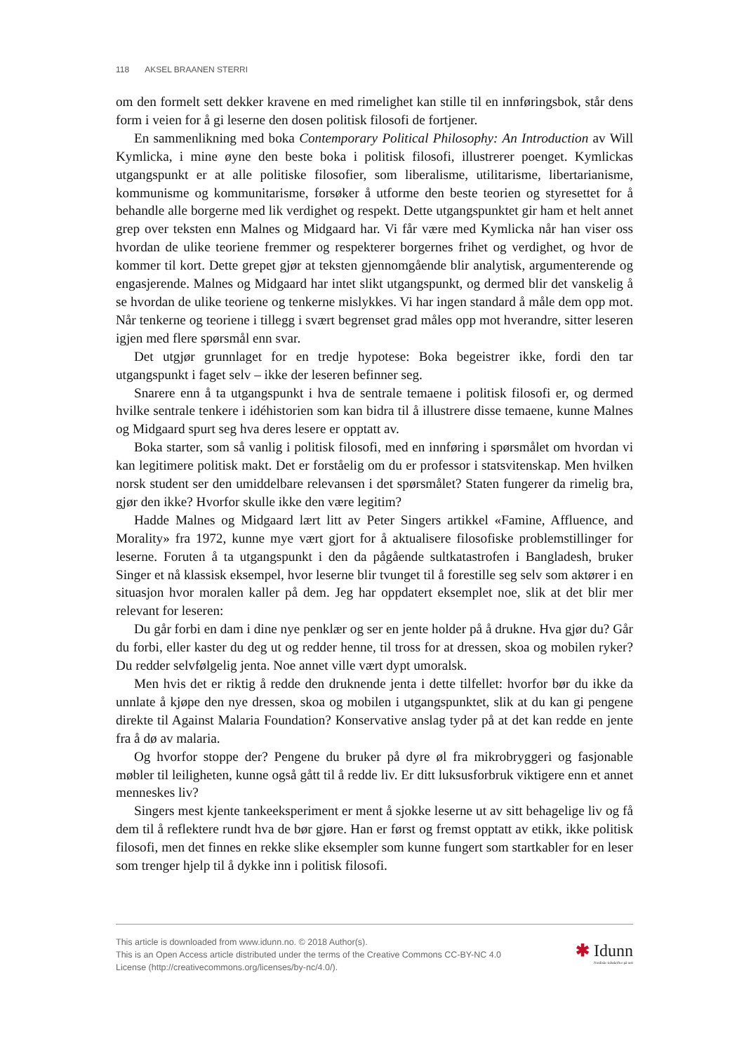118 AKSEL BRAANEN STERRI
om den formelt sett dekker kravene en med rimelighet kan stille til en innføringsbok, står dens form i veien for å gi leserne den dosen politisk filosofi de fortjener.
En sammenlikning med boka Contemporary Political Philosophy: An Introduction av Will Kymlicka, i mine øyne den beste boka i politisk filosofi, illustrerer poenget. Kymlickas utgangspunkt er at alle politiske filosofier, som liberalisme, utilitarisme, libertarianisme, kommunisme og kommunitarisme, forsøker å utforme den beste teorien og styresettet for å behandle alle borgerne med lik verdighet og respekt. Dette utgangspunktet gir ham et helt annet grep over teksten enn Malnes og Midgaard har. Vi får være med Kymlicka når han viser oss hvordan de ulike teoriene fremmer og respekterer borgernes frihet og verdighet, og hvor de kommer til kort. Dette grepet gjør at teksten gjennomgående blir analytisk, argumenterende og engasjerende. Malnes og Midgaard har intet slikt utgangspunkt, og dermed blir det vanskelig å se hvordan de ulike teoriene og tenkerne mislykkes. Vi har ingen standard å måle dem opp mot. Når tenkerne og teoriene i tillegg i svært begrenset grad måles opp mot hverandre, sitter leseren igjen med flere spørsmål enn svar.
Det utgjør grunnlaget for en tredje hypotese: Boka begeistrer ikke, fordi den tar utgangspunkt i faget selv – ikke der leseren befinner seg.
Snarere enn å ta utgangspunkt i hva de sentrale temaene i politisk filosofi er, og dermed hvilke sentrale tenkere i idéhistorien som kan bidra til å illustrere disse temaene, kunne Malnes og Midgaard spurt seg hva deres lesere er opptatt av.
Boka starter, som så vanlig i politisk filosofi, med en innføring i spørsmålet om hvordan vi kan legitimere politisk makt. Det er forståelig om du er professor i statsvitenskap. Men hvilken norsk student ser den umiddelbare relevansen i det spørsmålet? Staten fungerer da rimelig bra, gjør den ikke? Hvorfor skulle ikke den være legitim?
Hadde Malnes og Midgaard lært litt av Peter Singers artikkel «Famine, Affluence, and Morality» fra 1972, kunne mye vært gjort for å aktualisere filosofiske problemstillinger for leserne. Foruten å ta utgangspunkt i den da pågående sultkatastrofen i Bangladesh, bruker Singer et nå klassisk eksempel, hvor leserne blir tvunget til å forestille seg selv som aktører i en situasjon hvor moralen kaller på dem. Jeg har oppdatert eksemplet noe, slik at det blir mer relevant for leseren:
Du går forbi en dam i dine nye penklær og ser en jente holder på å drukne. Hva gjør du? Går du forbi, eller kaster du deg ut og redder henne, til tross for at dressen, skoa og mobilen ryker? Du redder selvfølgelig jenta. Noe annet ville vært dypt umoralsk.
Men hvis det er riktig å redde den druknende jenta i dette tilfellet: hvorfor bør du ikke da unnlate å kjøpe den nye dressen, skoa og mobilen i utgangspunktet, slik at du kan gi pengene direkte til Against Malaria Foundation? Konservative anslag tyder på at det kan redde en jente fra å dø av malaria.
Og hvorfor stoppe der? Pengene du bruker på dyre øl fra mikrobryggeri og fasjonable møbler til leiligheten, kunne også gått til å redde liv. Er ditt luksusforbruk viktigere enn et annet menneskes liv?
Singers mest kjente tankeeksperiment er ment å sjokke leserne ut av sitt behagelige liv og få dem til å reflektere rundt hva de bør gjøre. Han er først og fremst opptatt av etikk, ikke politisk filosofi, men det finnes en rekke slike eksempler som kunne fungert som startkabler for en leser som trenger hjelp til å dykke inn i politisk filosofi.
This article is downloaded from www.idunn.no. © 2018 Author(s).
This is an Open Access article distributed under the terms of the Creative Commons CC-BY-NC 4.0
License (http://creativecommons.org/licenses/by-nc/4.0/).
✱ Idunn
Nordiske tidsskrifter på nett